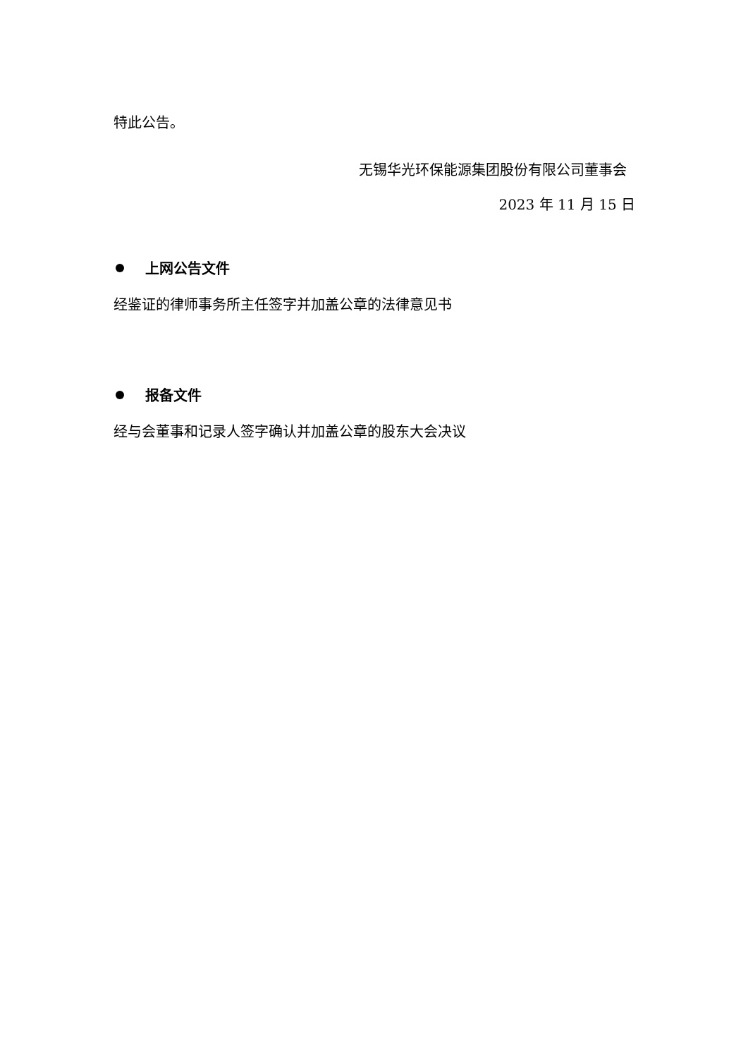特此公告。
无锡华光环保能源集团股份有限公司董事会
2023 年 11 月 15 日
上网公告文件
经鉴证的律师事务所主任签字并加盖公章的法律意见书
报备文件
经与会董事和记录人签字确认并加盖公章的股东大会决议